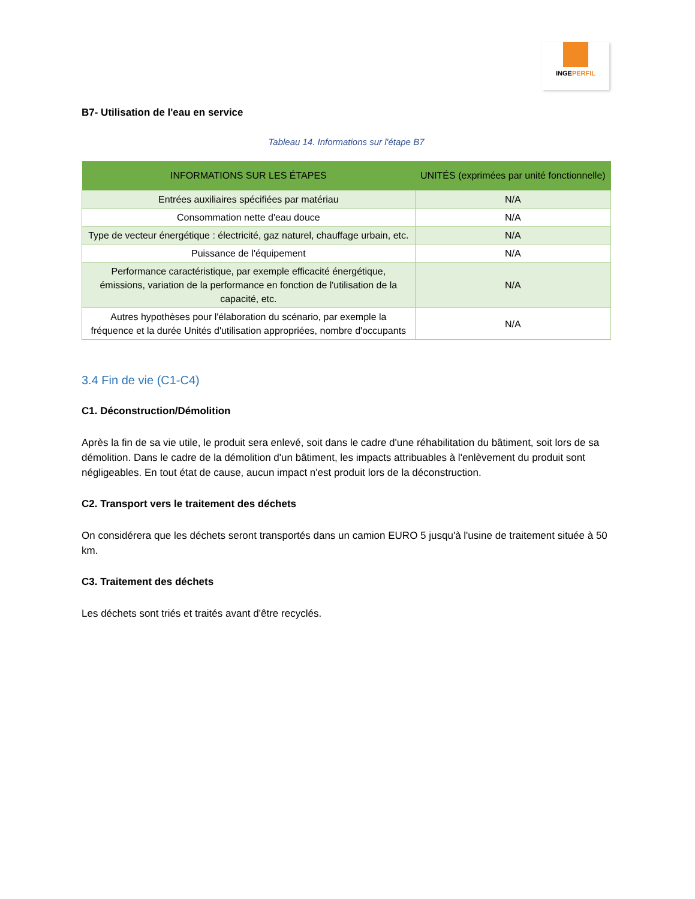INGEPERFIL
B7- Utilisation de l'eau en service
Tableau 14. Informations sur l'étape B7
| INFORMATIONS SUR LES ÉTAPES | UNITÉS (exprimées par unité fonctionnelle) |
| --- | --- |
| Entrées auxiliaires spécifiées par matériau | N/A |
| Consommation nette d'eau douce | N/A |
| Type de vecteur énergétique : électricité, gaz naturel, chauffage urbain, etc. | N/A |
| Puissance de l'équipement | N/A |
| Performance caractéristique, par exemple efficacité énergétique, émissions, variation de la performance en fonction de l'utilisation de la capacité, etc. | N/A |
| Autres hypothèses pour l'élaboration du scénario, par exemple la fréquence et la durée Unités d'utilisation appropriées, nombre d'occupants | N/A |
3.4 Fin de vie (C1-C4)
C1. Déconstruction/Démolition
Après la fin de sa vie utile, le produit sera enlevé, soit dans le cadre d'une réhabilitation du bâtiment, soit lors de sa démolition. Dans le cadre de la démolition d'un bâtiment, les impacts attribuables à l'enlèvement du produit sont négligeables. En tout état de cause, aucun impact n'est produit lors de la déconstruction.
C2. Transport vers le traitement des déchets
On considérera que les déchets seront transportés dans un camion EURO 5 jusqu'à l'usine de traitement située à 50 km.
C3. Traitement des déchets
Les déchets sont triés et traités avant d'être recyclés.